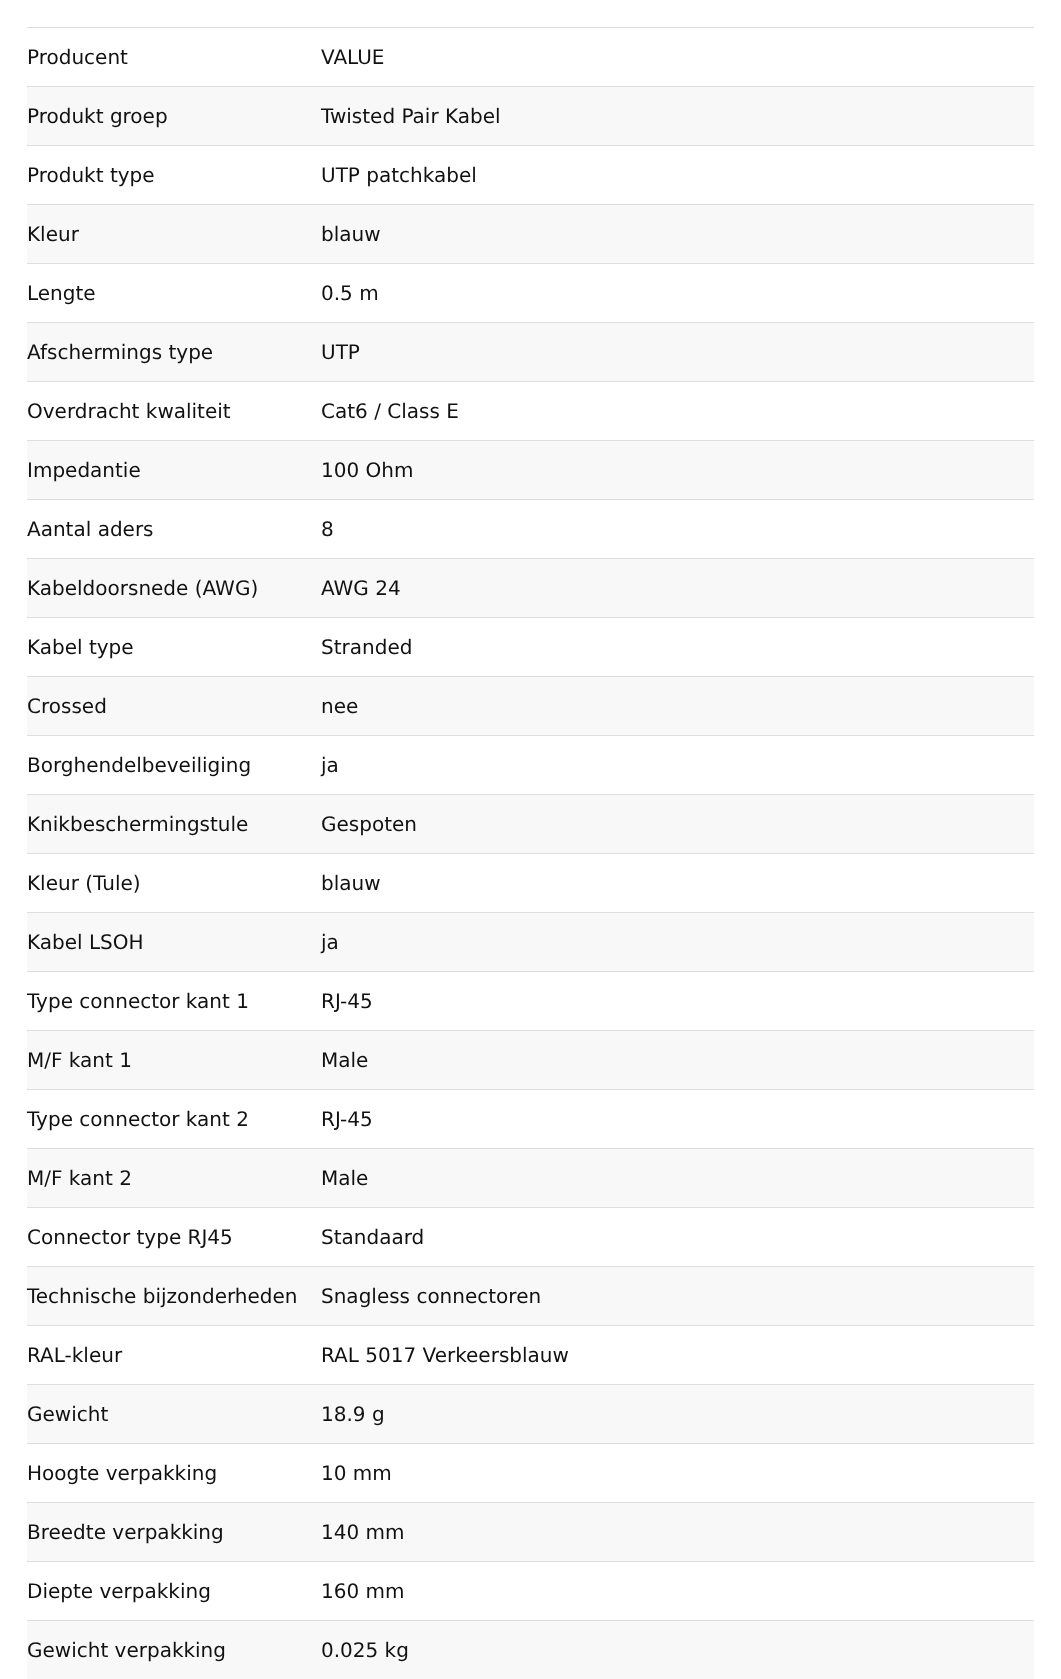| Producent | VALUE |
| Produkt groep | Twisted Pair Kabel |
| Produkt type | UTP patchkabel |
| Kleur | blauw |
| Lengte | 0.5 m |
| Afschermings type | UTP |
| Overdracht kwaliteit | Cat6 / Class E |
| Impedantie | 100 Ohm |
| Aantal aders | 8 |
| Kabeldoorsnede (AWG) | AWG 24 |
| Kabel type | Stranded |
| Crossed | nee |
| Borghendelbeveiliging | ja |
| Knikbeschermingstule | Gespoten |
| Kleur (Tule) | blauw |
| Kabel LSOH | ja |
| Type connector kant 1 | RJ-45 |
| M/F kant 1 | Male |
| Type connector kant 2 | RJ-45 |
| M/F kant 2 | Male |
| Connector type RJ45 | Standaard |
| Technische bijzonderheden | Snagless connectoren |
| RAL-kleur | RAL 5017 Verkeersblauw |
| Gewicht | 18.9 g |
| Hoogte verpakking | 10 mm |
| Breedte verpakking | 140 mm |
| Diepte verpakking | 160 mm |
| Gewicht verpakking | 0.025 kg |